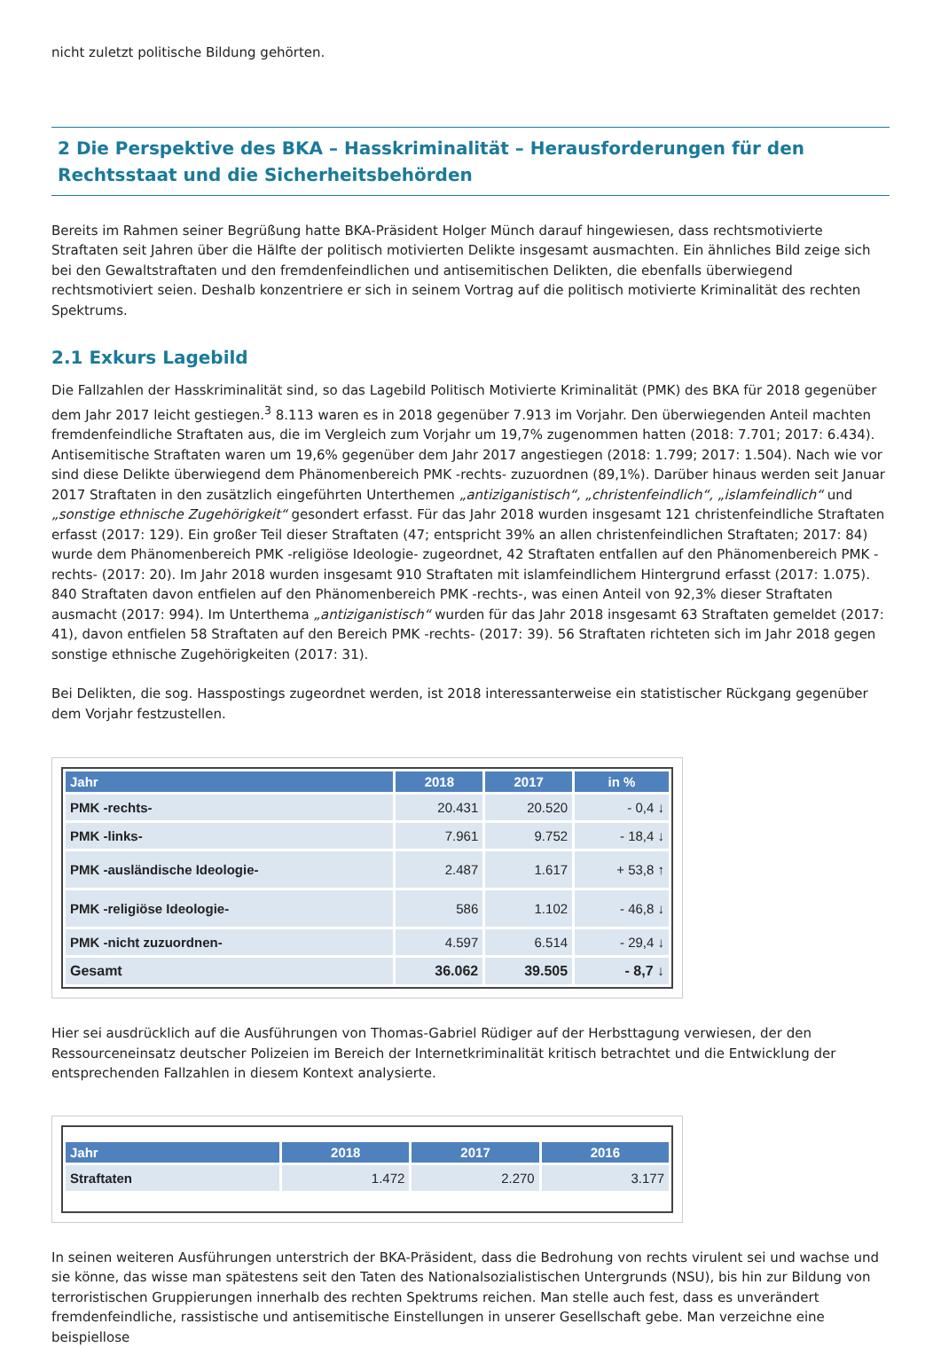nicht zuletzt politische Bildung gehörten.
2 Die Perspektive des BKA – Hasskriminalität – Herausforderungen für den Rechtsstaat und die Sicherheitsbehörden
Bereits im Rahmen seiner Begrüßung hatte BKA-Präsident Holger Münch darauf hingewiesen, dass rechtsmotivierte Straftaten seit Jahren über die Hälfte der politisch motivierten Delikte insgesamt ausmachten. Ein ähnliches Bild zeige sich bei den Gewaltstraftaten und den fremdenfeindlichen und antisemitischen Delikten, die ebenfalls überwiegend rechtsmotiviert seien. Deshalb konzentriere er sich in seinem Vortrag auf die politisch motivierte Kriminalität des rechten Spektrums.
2.1 Exkurs Lagebild
Die Fallzahlen der Hasskriminalität sind, so das Lagebild Politisch Motivierte Kriminalität (PMK) des BKA für 2018 gegenüber dem Jahr 2017 leicht gestiegen.<sup>3</sup> 8.113 waren es in 2018 gegenüber 7.913 im Vorjahr. Den überwiegenden Anteil machten fremdenfeindliche Straftaten aus, die im Vergleich zum Vorjahr um 19,7% zugenommen hatten (2018: 7.701; 2017: 6.434). Antisemitische Straftaten waren um 19,6% gegenüber dem Jahr 2017 angestiegen (2018: 1.799; 2017: 1.504). Nach wie vor sind diese Delikte überwiegend dem Phänomenbereich PMK -rechts- zuzuordnen (89,1%). Darüber hinaus werden seit Januar 2017 Straftaten in den zusätzlich eingeführten Unterthemen „antiziganistisch“, „christenfeindlich“, „islamfeindlich“ und „sonstige ethnische Zugehörigkeit“ gesondert erfasst. Für das Jahr 2018 wurden insgesamt 121 christenfeindliche Straftaten erfasst (2017: 129). Ein großer Teil dieser Straftaten (47; entspricht 39% an allen christenfeindlichen Straftaten; 2017: 84) wurde dem Phänomenbereich PMK -religiöse Ideologie- zugeordnet, 42 Straftaten entfallen auf den Phänomenbereich PMK -rechts- (2017: 20). Im Jahr 2018 wurden insgesamt 910 Straftaten mit islamfeindlichem Hintergrund erfasst (2017: 1.075). 840 Straftaten davon entfielen auf den Phänomenbereich PMK -rechts-, was einen Anteil von 92,3% dieser Straftaten ausmacht (2017: 994). Im Unterthema „antiziganistisch“ wurden für das Jahr 2018 insgesamt 63 Straftaten gemeldet (2017: 41), davon entfielen 58 Straftaten auf den Bereich PMK -rechts- (2017: 39). 56 Straftaten richteten sich im Jahr 2018 gegen sonstige ethnische Zugehörigkeiten (2017: 31).
Bei Delikten, die sog. Hasspostings zugeordnet werden, ist 2018 interessanterweise ein statistischer Rückgang gegenüber dem Vorjahr festzustellen.
| Jahr | 2018 | 2017 | in % |
| --- | --- | --- | --- |
| PMK -rechts- | 20.431 | 20.520 | - 0,4 ↓ |
| PMK -links- | 7.961 | 9.752 | - 18,4 ↓ |
| PMK -ausländische Ideologie- | 2.487 | 1.617 | + 53,8 ↑ |
| PMK -religiöse Ideologie- | 586 | 1.102 | - 46,8 ↓ |
| PMK -nicht zuzuordnen- | 4.597 | 6.514 | - 29,4 ↓ |
| Gesamt | 36.062 | 39.505 | - 8,7 ↓ |
Hier sei ausdrücklich auf die Ausführungen von Thomas-Gabriel Rüdiger auf der Herbsttagung verwiesen, der den Ressourceneinsatz deutscher Polizeien im Bereich der Internetkriminalität kritisch betrachtet und die Entwicklung der entsprechenden Fallzahlen in diesem Kontext analysierte.
| Jahr | 2018 | 2017 | 2016 |
| --- | --- | --- | --- |
| Straftaten | 1.472 | 2.270 | 3.177 |
In seinen weiteren Ausführungen unterstrich der BKA-Präsident, dass die Bedrohung von rechts virulent sei und wachse und sie könne, das wisse man spätestens seit den Taten des Nationalsozialistischen Untergrunds (NSU), bis hin zur Bildung von terroristischen Gruppierungen innerhalb des rechten Spektrums reichen. Man stelle auch fest, dass es unverändert fremdenfeindliche, rassistische und antisemitische Einstellungen in unserer Gesellschaft gebe. Man verzeichne eine beispiellose